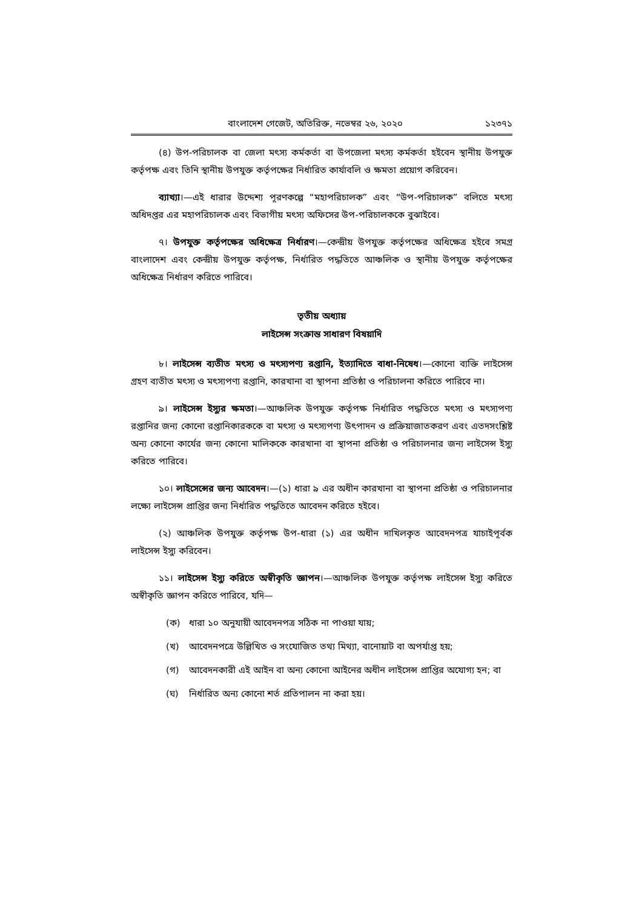বাংলাদেশ গেজেট, অতিরিক্ত, নভেম্বর ২৬, ২০২০ ১২৩৭১
(৪) উপ-পরিচালক বা জেলা মৎস্য কর্মকর্তা বা উপজেলা মৎস্য কর্মকর্তা হইবেন স্থানীয় উপযুক্ত কর্তৃপক্ষ এবং তিনি স্থানীয় উপযুক্ত কর্তৃপক্ষের নির্ধারিত কার্যাবলি ও ক্ষমতা প্রয়োগ করিবেন।
ব্যাখ্যা।—এই ধারার উদ্দেশ্য পূরণকল্পে “মহাপরিচালক” এবং “উপ-পরিচালক” বলিতে মৎস্য অধিদপ্তর এর মহাপরিচালক এবং বিভাগীয় মৎস্য অফিসের উপ-পরিচালককে বুঝাইবে।
৭। উপযুক্ত কর্তৃপক্ষের অধিক্ষেত্র নির্ধারণ।—কেন্দ্রীয় উপযুক্ত কর্তৃপক্ষের অধিক্ষেত্র হইবে সমগ্র বাংলাদেশ এবং কেন্দ্রীয় উপযুক্ত কর্তৃপক্ষ, নির্ধারিত পদ্ধতিতে আঞ্চলিক ও স্থানীয় উপযুক্ত কর্তৃপক্ষের অধিক্ষেত্র নির্ধারণ করিতে পারিবে।
তৃতীয় অধ্যায়
লাইসেন্স সংক্রান্ত সাধারণ বিষয়াদি
৮। লাইসেন্স ব্যতীত মৎস্য ও মৎস্যপণ্য রপ্তানি, ইত্যাদিতে বাধা-নিষেধ।—কোনো ব্যক্তি লাইসেন্স গ্রহণ ব্যতীত মৎস্য ও মৎস্যপণ্য রপ্তানি, কারখানা বা স্থাপনা প্রতিষ্ঠা ও পরিচালনা করিতে পারিবে না।
৯। লাইসেন্স ইস্যুর ক্ষমতা।—আঞ্চলিক উপযুক্ত কর্তৃপক্ষ নির্ধারিত পদ্ধতিতে মৎস্য ও মৎস্যপণ্য রপ্তানির জন্য কোনো রপ্তানিকারককে বা মৎস্য ও মৎস্যপণ্য উৎপাদন ও প্রক্রিয়াজাতকরণ এবং এতদসংশ্লিষ্ট অন্য কোনো কার্যের জন্য কোনো মালিককে কারখানা বা স্থাপনা প্রতিষ্ঠা ও পরিচালনার জন্য লাইসেন্স ইস্যু করিতে পারিবে।
১০। লাইসেন্সের জন্য আবেদন।—(১) ধারা ৯ এর অধীন কারখানা বা স্থাপনা প্রতিষ্ঠা ও পরিচালনার লক্ষ্যে লাইসেন্স প্রাপ্তির জন্য নির্ধারিত পদ্ধতিতে আবেদন করিতে হইবে।
(২) আঞ্চলিক উপযুক্ত কর্তৃপক্ষ উপ-ধারা (১) এর অধীন দাখিলকৃত আবেদনপত্র যাচাইপূর্বক লাইসেন্স ইস্যু করিবেন।
১১। লাইসেন্স ইস্যু করিতে অস্বীকৃতি জ্ঞাপন।—আঞ্চলিক উপযুক্ত কর্তৃপক্ষ লাইসেন্স ইস্যু করিতে অস্বীকৃতি জ্ঞাপন করিতে পারিবে, যদি—
(ক) ধারা ১০ অনুযায়ী আবেদনপত্র সঠিক না পাওয়া যায়;
(খ) আবেদনপত্রে উল্লিখিত ও সংযোজিত তথ্য মিথ্যা, বানোয়াট বা অপর্যাপ্ত হয়;
(গ) আবেদনকারী এই আইন বা অন্য কোনো আইনের অধীন লাইসেন্স প্রাপ্তির অযোগ্য হন; বা
(ঘ) নির্ধারিত অন্য কোনো শর্ত প্রতিপালন না করা হয়।